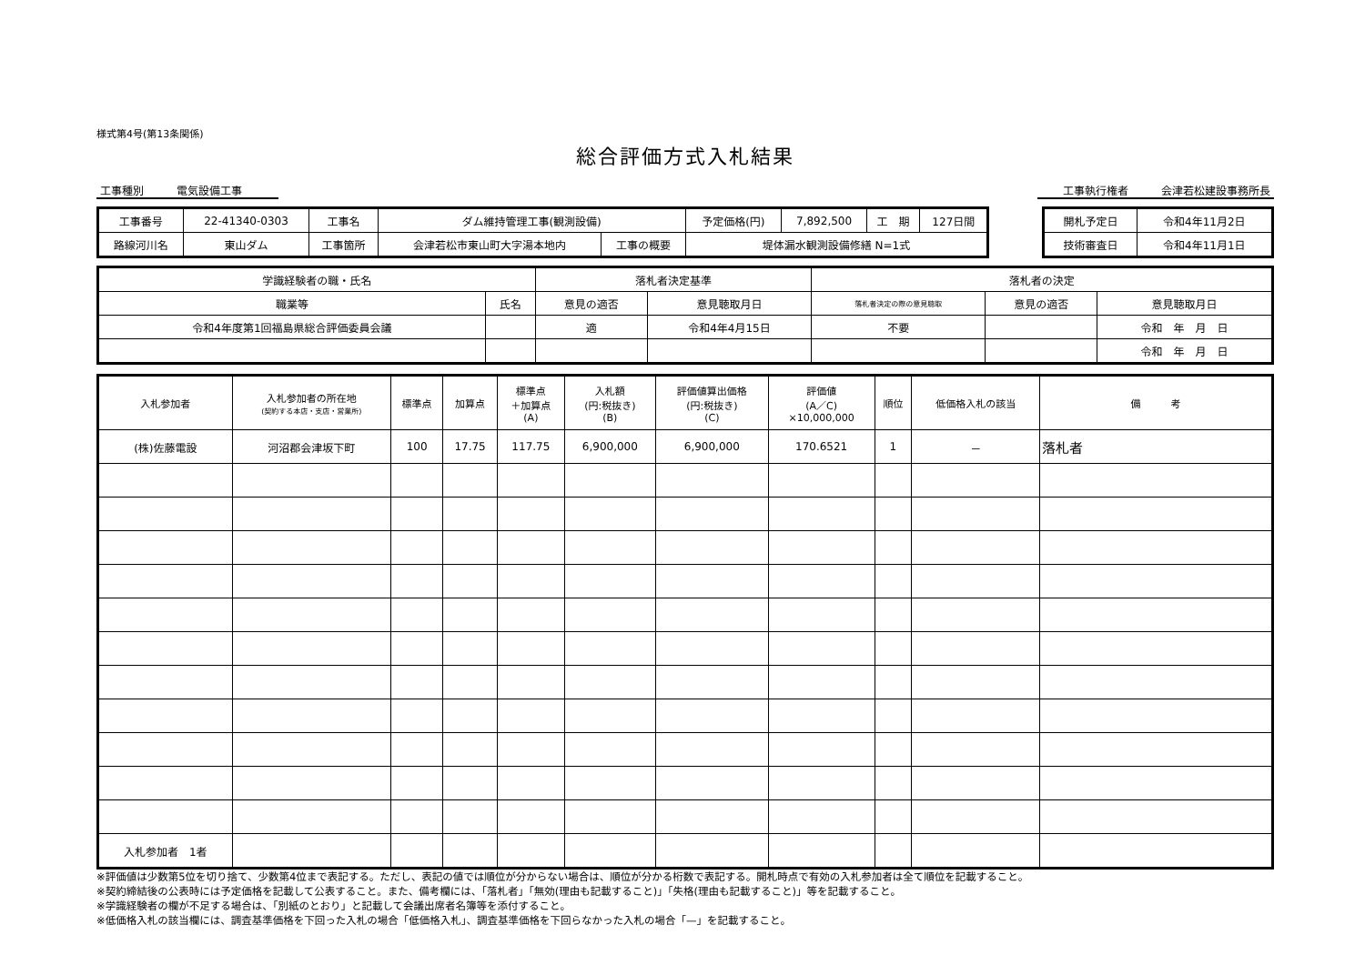様式第4号(第13条関係)
総合評価方式入札結果
工事種別　　　電気設備工事　　　 　　工事執行権者　　　会津若松建設事務所長
| 工事番号 | 22-41340-0303 | 工事名 | ダム維持管理工事(観測設備) | | 予定価格(円) | 7,892,500 | 工 期 | 127日間 |
| 路線河川名 | 東山ダム | 工事箇所 | 会津若松市東山町大字湯本地内 | 工事の概要 | 堤体漏水観測設備修繕 N=1式 | | | |
| 開札予定日 | 令和4年11月2日 |
| 技術審査日 | 令和4年11月1日 |
| 学識経験者の職・氏名 | | 落札者決定基準 | | 落札者の決定 | | |
| 職業等 | 氏名 | 意見の適否 | 意見聴取月日 | 落札者決定の際の意見聴取 | 意見の適否 | 意見聴取月日 |
| 令和4年度第1回福島県総合評価委員会議 | | 適 | 令和4年4月15日 | 不要 | | 令和 年 月 日 |
| | | | | | | 令和 年 月 日 |
| 入札参加者 | 入札参加者の所在地 (契約する本店・支店・営業所) | 標準点 | 加算点 | 標準点 ＋加算点 (A) | 入札額 (円:税抜き) (B) | 評価値算出価格 (円:税抜き) (C) | 評価値 (A／C) ×10,000,000 | 順位 | 低価格入札の該当 | 備 考 |
| --- | --- | --- | --- | --- | --- | --- | --- | --- | --- | --- |
| (株)佐藤電設 | 河沼郡会津坂下町 | 100 | 17.75 | 117.75 | 6,900,000 | 6,900,000 | 170.6521 | 1 | － | 落札者 |
| 入札参加者 1者 | | | | | | | | | | |
※評価値は少数第5位を切り捨て、少数第4位まで表記する。ただし、表記の値では順位が分からない場合は、順位が分かる桁数で表記する。開札時点で有効の入札参加者は全て順位を記載すること。
※契約締結後の公表時には予定価格を記載して公表すること。また、備考欄には、「落札者」「無効(理由も記載すること)」「失格(理由も記載すること)」等を記載すること。
※学識経験者の欄が不足する場合は、「別紙のとおり」と記載して会議出席者名簿等を添付すること。
※低価格入札の該当欄には、調査基準価格を下回った入札の場合「低価格入札」、調査基準価格を下回らなかった入札の場合「—」を記載すること。